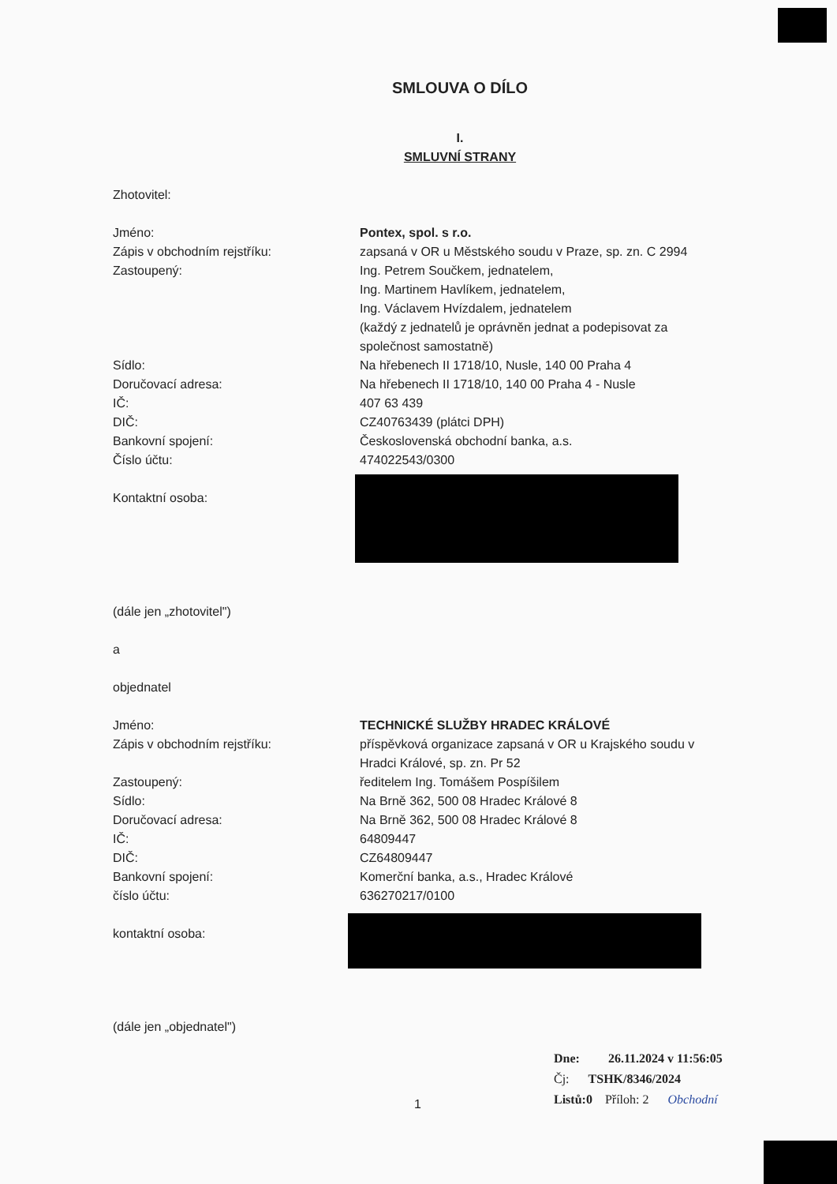SMLOUVA O DÍLO
I.
SMLUVNÍ STRANY
Zhotovitel:
Jméno: Pontex, spol. s r.o.
Zápis v obchodním rejstříku: zapsaná v OR u Městského soudu v Praze, sp. zn. C 2994
Zastoupený: Ing. Petrem Součkem, jednatelem,
Ing. Martinem Havlíkem, jednatelem,
Ing. Václavem Hvízdalem, jednatelem
(každý z jednatelů je oprávněn jednat a podepisovat za společnost samostatně)
Sídlo: Na hřebenech II 1718/10, Nusle, 140 00 Praha 4
Doručovací adresa: Na hřebenech II 1718/10, 140 00 Praha 4 - Nusle
IČ: 407 63 439
DIČ: CZ40763439 (plátci DPH)
Bankovní spojení: Československá obchodní banka, a.s.
Číslo účtu: 474022543/0300
Kontaktní osoba:
(dále jen „zhotovitel")
a
objednatel
Jméno: TECHNICKÉ SLUŽBY HRADEC KRÁLOVÉ
Zápis v obchodním rejstříku: příspěvková organizace zapsaná v OR u Krajského soudu v Hradci Králové, sp. zn. Pr 52
Zastoupený: ředitelem Ing. Tomášem Pospíšilem
Sídlo: Na Brně 362, 500 08 Hradec Králové 8
Doručovací adresa: Na Brně 362, 500 08 Hradec Králové 8
IČ: 64809447
DIČ: CZ64809447
Bankovní spojení: Komerční banka, a.s., Hradec Králové
číslo účtu: 636270217/0100
kontaktní osoba:
(dále jen „objednatel")
Dne: 26.11.2024 v 11:56:05
Čj: TSHK/8346/2024
Listů:0 Příloh: 2 Obchodní
1